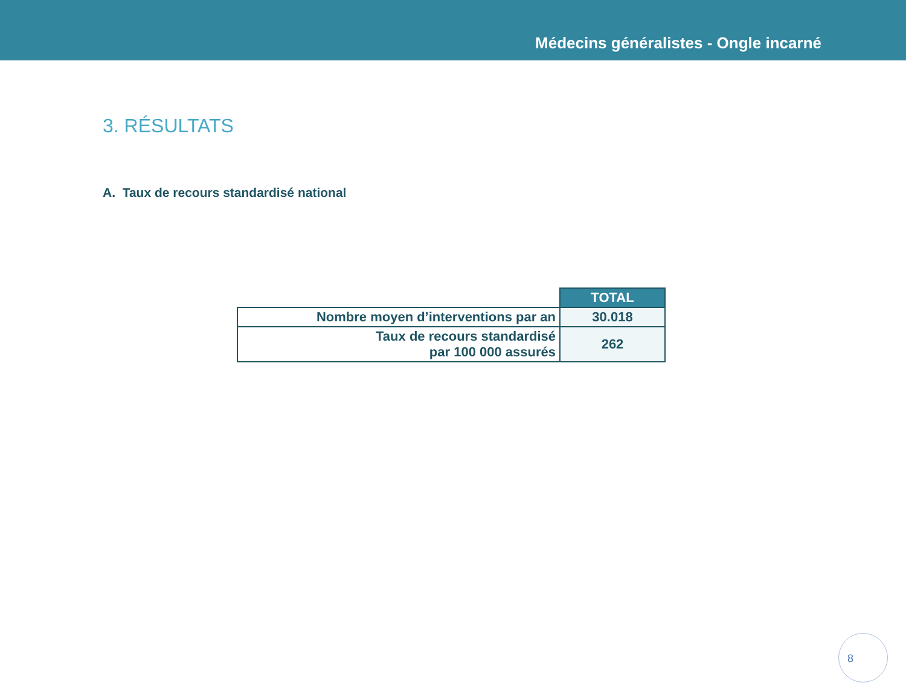Médecins généralistes - Ongle incarné
3. RÉSULTATS
A. Taux de recours standardisé national
| | TOTAL |
| --- | --- |
| Nombre moyen d’interventions par an | 30.018 |
| Taux de recours standardisé par 100 000 assurés | 262 |
8